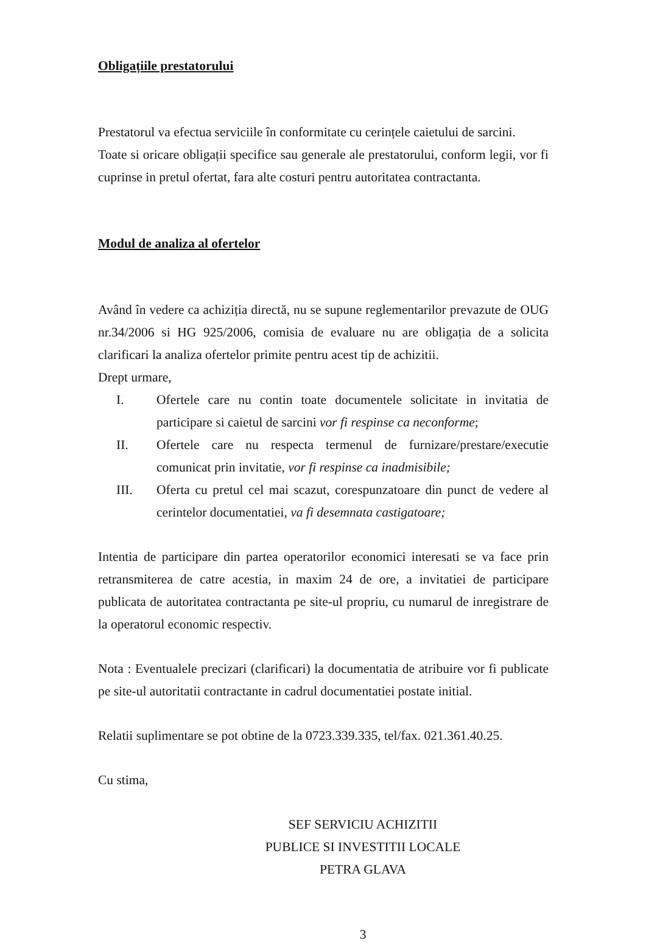Obligațiile prestatorului
Prestatorul va efectua serviciile în conformitate cu cerințele caietului de sarcini.
Toate si oricare obligații specifice sau generale ale prestatorului, conform legii, vor fi cuprinse in pretul ofertat, fara alte costuri pentru autoritatea contractanta.
Modul de analiza al ofertelor
Având în vedere ca achiziția directă, nu se supune reglementarilor prevazute de OUG nr.34/2006 si HG 925/2006, comisia de evaluare nu are obligația de a solicita clarificari la analiza ofertelor primite pentru acest tip de achizitii.
Drept urmare,
I. Ofertele care nu contin toate documentele solicitate in invitatia de participare si caietul de sarcini vor fi respinse ca neconforme;
II. Ofertele care nu respecta termenul de furnizare/prestare/executie comunicat prin invitatie, vor fi respinse ca inadmisibile;
III. Oferta cu pretul cel mai scazut, corespunzatoare din punct de vedere al cerintelor documentatiei, va fi desemnata castigatoare;
Intentia de participare din partea operatorilor economici interesati se va face prin retransmiterea de catre acestia, in maxim 24 de ore, a invitatiei de participare publicata de autoritatea contractanta pe site-ul propriu, cu numarul de inregistrare de la operatorul economic respectiv.
Nota : Eventualele precizari (clarificari) la documentatia de atribuire vor fi publicate pe site-ul autoritatii contractante in cadrul documentatiei postate initial.
Relatii suplimentare se pot obtine de la 0723.339.335, tel/fax. 021.361.40.25.
Cu stima,
SEF SERVICIU ACHIZITII
PUBLICE SI INVESTITII LOCALE
PETRA GLAVA
3